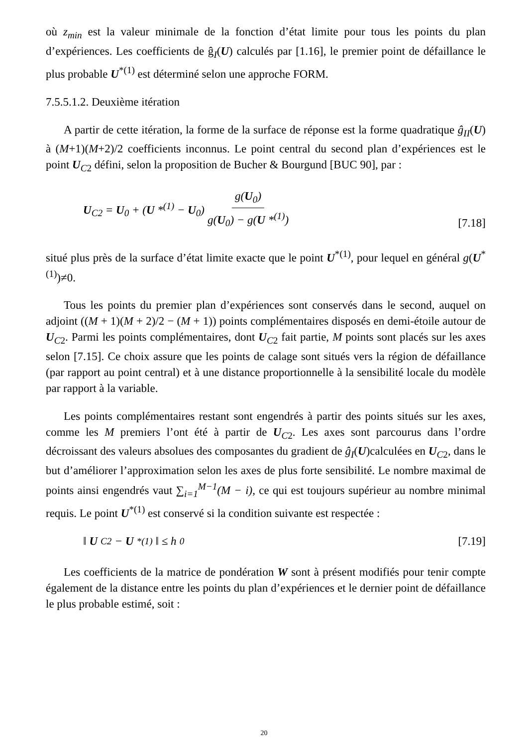où z<sub>min</sub> est la valeur minimale de la fonction d’état limite pour tous les points du plan d’expériences. Les coefficients de ĝ<sub>I</sub>(U) calculés par [1.16], le premier point de défaillance le plus probable U<sup>*(1)</sup> est déterminé selon une approche FORM.
7.5.5.1.2. Deuxième itération
A partir de cette itération, la forme de la surface de réponse est la forme quadratique ĝ<sub>II</sub>(U) à (M+1)(M+2)/2 coefficients inconnus. Le point central du second plan d’expériences est le point U<sub>C2</sub> défini, selon la proposition de Bucher & Bourgund [BUC 90], par :
U<sub>C2</sub> = U<sub>0</sub> + (U *<sup>(1)</sup> − U<sub>0</sub>) g(U<sub>0</sub>) g(U<sub>0</sub>) − g(U *<sup>(1)</sup>)
[7.18]
situé plus près de la surface d’état limite exacte que le point U<sup>*(1)</sup>, pour lequel en général g(U<sup>*(1)</sup>)≠0.
Tous les points du premier plan d’expériences sont conservés dans le second, auquel on adjoint ((M + 1)(M + 2)/2 − (M + 1)) points complémentaires disposés en demi-étoile autour de U<sub>C2</sub>. Parmi les points complémentaires, dont U<sub>C2</sub> fait partie, M points sont placés sur les axes selon [7.15]. Ce choix assure que les points de calage sont situés vers la région de défaillance (par rapport au point central) et à une distance proportionnelle à la sensibilité locale du modèle par rapport à la variable.
Les points complémentaires restant sont engendrés à partir des points situés sur les axes, comme les M premiers l’ont été à partir de U<sub>C2</sub>. Les axes sont parcourus dans l’ordre décroissant des valeurs absolues des composantes du gradient de ĝ<sub>I</sub>(U)calculées en U<sub>C2</sub>, dans le but d’améliorer l’approximation selon les axes de plus forte sensibilité. Le nombre maximal de points ainsi engendrés vaut ∑<sub>i=1</sub><sup>M−1</sup>(M − i), ce qui est toujours supérieur au nombre minimal requis. Le point U<sup>*(1)</sup> est conservé si la condition suivante est respectée :
‖ U<sub>C2</sub> − U <sup>*(1)</sup>‖ ≤ h<sub>0</sub>
[7.19]
Les coefficients de la matrice de pondération W sont à présent modifiés pour tenir compte également de la distance entre les points du plan d’expériences et le dernier point de défaillance le plus probable estimé, soit :
20